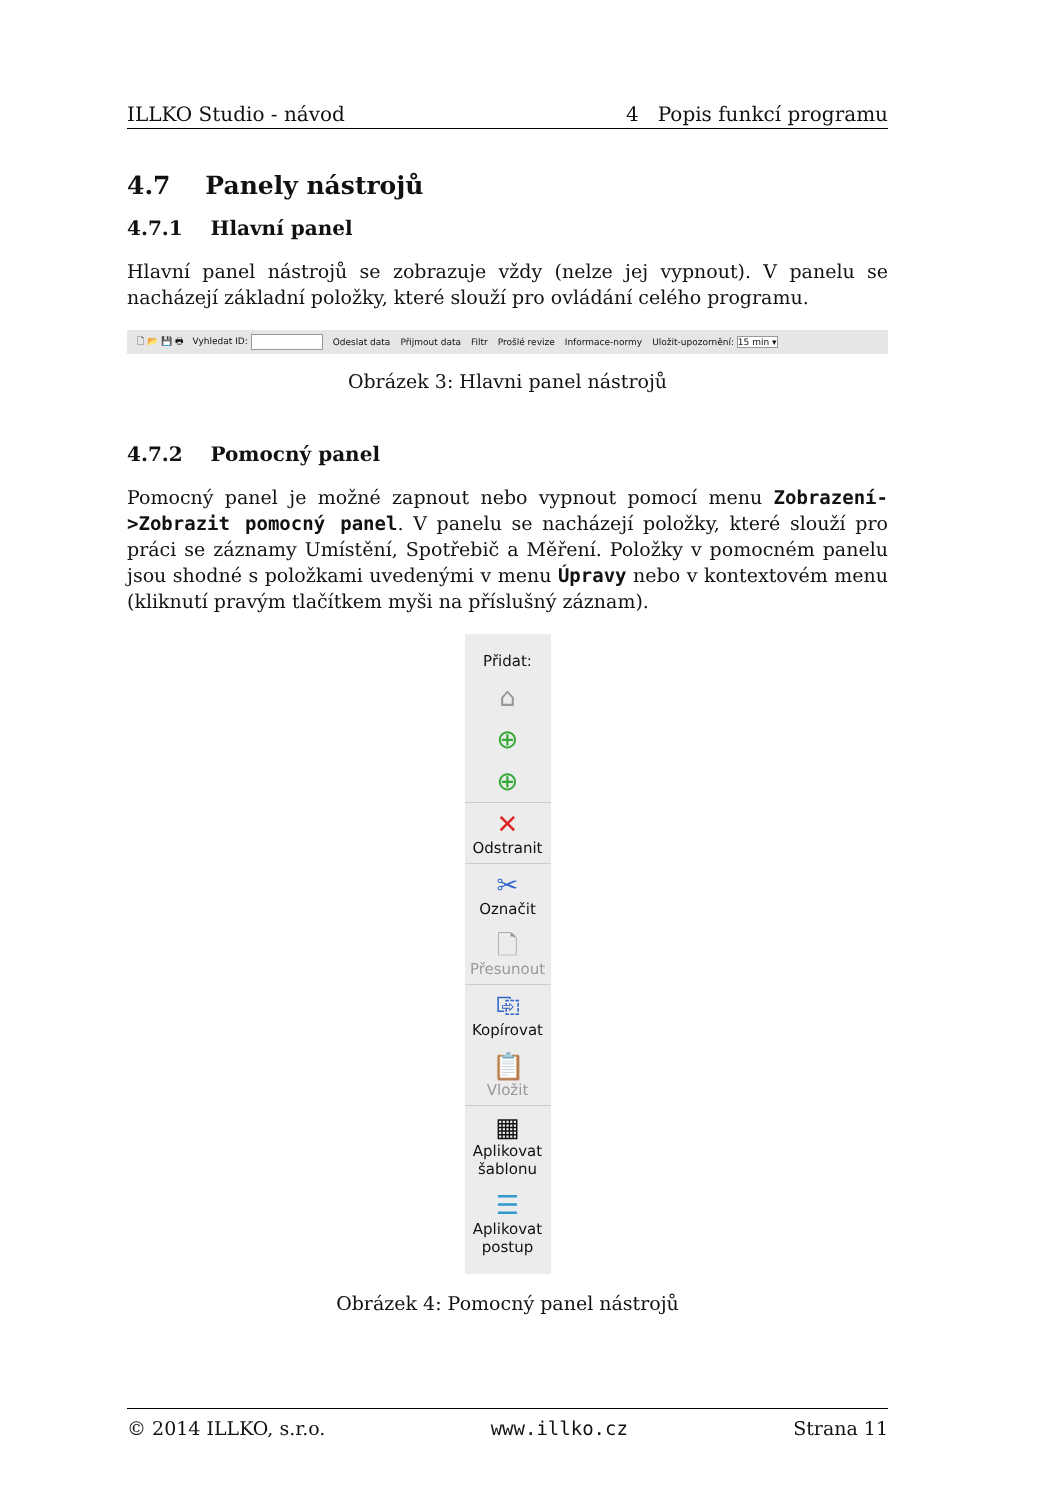ILLKO Studio - návod 4 Popis funkcí programu
4.7 Panely nástrojů
4.7.1 Hlavní panel
Hlavní panel nástrojů se zobrazuje vždy (nelze jej vypnout). V panelu se nacházejí základní položky, které slouží pro ovládání celého programu.
🗋 📂 💾 🖶 Vyhledat ID: Odeslat data Přijmout data Filtr Prošlé revize Informace-normy Uložit-upozornění: 15 min ▾
Obrázek 3: Hlavni panel nástrojů
4.7.2 Pomocný panel
Pomocný panel je možné zapnout nebo vypnout pomocí menu Zobrazení->Zobrazit pomocný panel. V panelu se nacházejí položky, které slouží pro práci se záznamy Umístění, Spotřebič a Měření. Položky v pomocném panelu jsou shodné s položkami uvedenými v menu Úpravy nebo v kontextovém menu (kliknutí pravým tlačítkem myši na příslušný záznam).
Přidat:
⌂
⊕
⊕
✕
Odstranit
✂
Označit
🗋
Přesunout
⎘
Kopírovat
📋
Vložit
▦
Aplikovat šablonu
☰
Aplikovat postup
Obrázek 4: Pomocný panel nástrojů
© 2014 ILLKO, s.r.o. www.illko.cz Strana 11